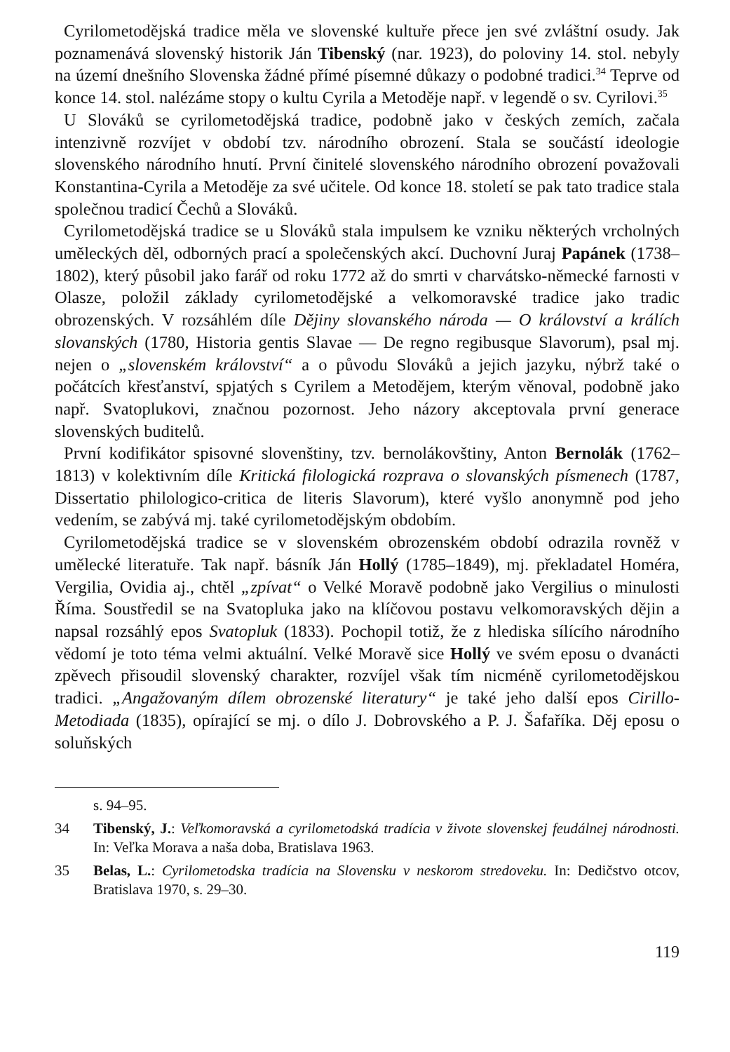Cyrilometodějská tradice měla ve slovenské kultuře přece jen své zvláštní osudy. Jak poznamenává slovenský historik Ján Tibenský (nar. 1923), do poloviny 14. stol. nebyly na území dnešního Slovenska žádné přímé písemné důkazy o podobné tradici.<sup>34</sup> Teprve od konce 14. stol. nalézáme stopy o kultu Cyrila a Metoděje např. v legendě o sv. Cyrilovi.<sup>35</sup>
U Slováků se cyrilometodějská tradice, podobně jako v českých zemích, začala intenzivně rozvíjet v období tzv. národního obrození. Stala se součástí ideologie slovenského národního hnutí. První činitelé slovenského národního obrození považovali Konstantina-Cyrila a Metoděje za své učitele. Od konce 18. století se pak tato tradice stala společnou tradicí Čechů a Slováků.
Cyrilometodějská tradice se u Slováků stala impulsem ke vzniku některých vrcholných uměleckých děl, odborných prací a společenských akcí. Duchovní Juraj Papánek (1738–1802), který působil jako farář od roku 1772 až do smrti v charvátsko-německé farnosti v Olasze, položil základy cyrilometodějské a velkomoravské tradice jako tradic obrozenských. V rozsáhlém díle Dějiny slovanského národa — O království a králích slovanských (1780, Historia gentis Slavae — De regno regibusque Slavorum), psal mj. nejen o „slovenském království“ a o původu Slováků a jejich jazyku, nýbrž také o počátcích křesťanství, spjatých s Cyrilem a Metodějem, kterým věnoval, podobně jako např. Svatoplukovi, značnou pozornost. Jeho názory akceptovala první generace slovenských buditelů.
První kodifikátor spisovné slovenštiny, tzv. bernolákovštiny, Anton Bernolák (1762–1813) v kolektivním díle Kritická filologická rozprava o slovanských písmenech (1787, Dissertatio philologico-critica de literis Slavorum), které vyšlo anonymně pod jeho vedením, se zabývá mj. také cyrilometodějským obdobím.
Cyrilometodějská tradice se v slovenském obrozenském období odrazila rovněž v umělecké literatuře. Tak např. básník Ján Hollý (1785–1849), mj. překladatel Homéra, Vergilia, Ovidia aj., chtěl „zpívat“ o Velké Moravě podobně jako Vergilius o minulosti Říma. Soustředil se na Svatopluka jako na klíčovou postavu velkomoravských dějin a napsal rozsáhlý epos Svatopluk (1833). Pochopil totiž, že z hlediska sílícího národního vědomí je toto téma velmi aktuální. Velké Moravě sice Hollý ve svém eposu o dvanácti zpěvech přisoudil slovenský charakter, rozvíjel však tím nicméně cyrilometodějskou tradici. „Angažovaným dílem obrozenské literatury“ je také jeho další epos Cirillo-Metodiada (1835), opírající se mj. o dílo J. Dobrovského a P. J. Šafaříka. Děj eposu o soluňských
s. 94–95.
34 Tibenský, J.: Veľkomoravská a cyrilometodská tradícia v živote slovenskej feudálnej národnosti. In: Veľka Morava a naša doba, Bratislava 1963.
35 Belas, L.: Cyrilometodska tradícia na Slovensku v neskorom stredoveku. In: Dedičstvo otcov, Bratislava 1970, s. 29–30.
119